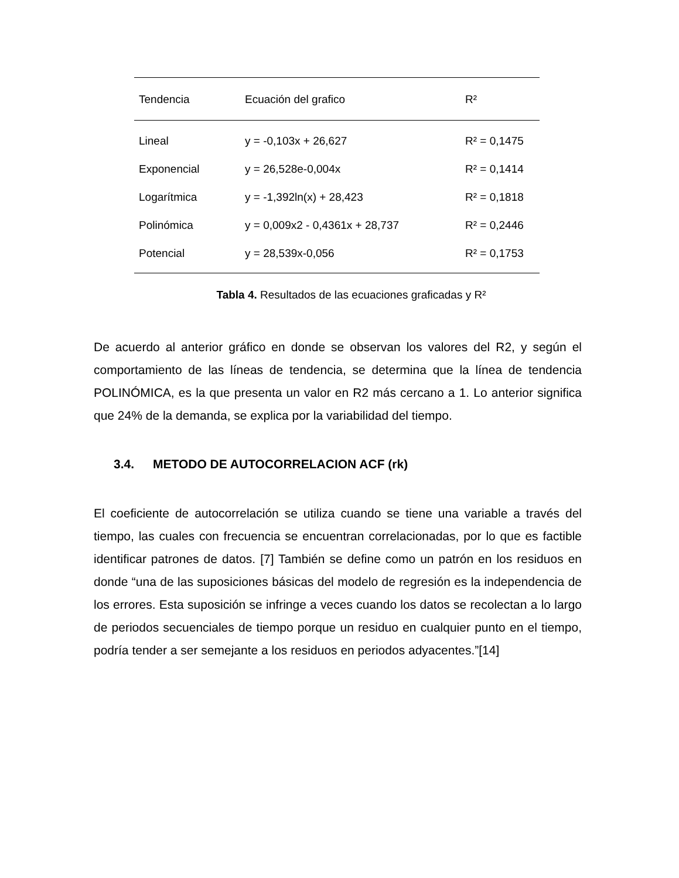| Tendencia | Ecuación del grafico | R² |
| --- | --- | --- |
| Lineal | y = -0,103x + 26,627 | R² = 0,1475 |
| Exponencial | y = 26,528e-0,004x | R² = 0,1414 |
| Logarítmica | y = -1,392ln(x) + 28,423 | R² = 0,1818 |
| Polinómica | y = 0,009x2 - 0,4361x + 28,737 | R² = 0,2446 |
| Potencial | y = 28,539x-0,056 | R² = 0,1753 |
Tabla 4. Resultados de las ecuaciones graficadas y R²
De acuerdo al anterior gráfico en donde se observan los valores del R2, y según el comportamiento de las líneas de tendencia, se determina que la línea de tendencia POLINÓMICA, es la que presenta un valor en R2 más cercano a 1. Lo anterior significa que 24% de la demanda, se explica por la variabilidad del tiempo.
3.4. METODO DE AUTOCORRELACION ACF (rk)
El coeficiente de autocorrelación se utiliza cuando se tiene una variable a través del tiempo, las cuales con frecuencia se encuentran correlacionadas, por lo que es factible identificar patrones de datos. [7] También se define como un patrón en los residuos en donde “una de las suposiciones básicas del modelo de regresión es la independencia de los errores. Esta suposición se infringe a veces cuando los datos se recolectan a lo largo de periodos secuenciales de tiempo porque un residuo en cualquier punto en el tiempo, podría tender a ser semejante a los residuos en periodos adyacentes.”[14]